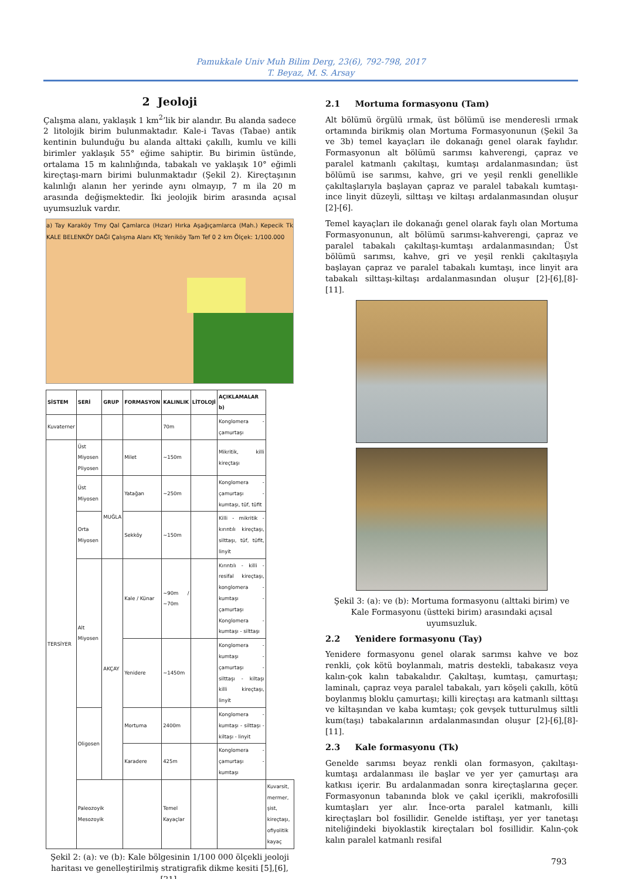Pamukkale Univ Muh Bilim Derg, 23(6), 792-798, 2017
T. Beyaz, M. S. Arsay
2 Jeoloji
Çalışma alanı, yaklaşık 1 km<sup>2</sup>’lik bir alandır. Bu alanda sadece 2 litolojik birim bulunmaktadır. Kale-i Tavas (Tabae) antik kentinin bulunduğu bu alanda alttaki çakıllı, kumlu ve killi birimler yaklaşık 55° eğime sahiptir. Bu birimin üstünde, ortalama 15 m kalınlığında, tabakalı ve yaklaşık 10° eğimli kireçtaşı-marn birimi bulunmaktadır (Şekil 2). Kireçtaşının kalınlığı alanın her yerinde aynı olmayıp, 7 m ila 20 m arasında değişmektedir. İki jeolojik birim arasında açısal uyumsuzluk vardır.
a) Tay Karaköy Tmy Qal Çamlarca (Hızar) Hırka Aşağıçamlarca (Mah.) Kepecik Tk KALE BELENKÖY DAĞI Çalışma Alanı KTç Yeniköy Tam Tef 0 2 km Ölçek: 1/100.000
| SİSTEM | SERİ | GRUP | FORMASYON | KALINLIK | LİTOLOJİ | AÇIKLAMALAR b) | |
| --- | --- | --- | --- | --- | --- | --- | --- |
| Kuvaterner | | | | 70m | | Konglomera - çamurtaşı | |
| TERSİYER | Üst Miyosen Pliyosen | | Milet | ~150m | | Mikritik, killi kireçtaşı | |
| | Üst Miyosen | MUĞLA | Yatağan | ~250m | | Konglomera - çamurtaşı - kumtaşı, tüf, tüfit | |
| | Orta Miyosen | | Sekköy | ~150m | | Killi - mikritik - kırıntılı kireçtaşı, silttaşı, tüf, tüfit, linyit | |
| | Alt Miyosen | AKÇAY | Kale / Künar | ~90m / ~70m | | Kırıntılı - killi - resifal kireçtaşı, konglomera - kumtaşı - çamurtaşı Konglomera - kumtaşı - silttaşı | |
| | | | Yenidere | ~1450m | | Konglomera - kumtaşı - çamurtaşı - silttaşı - kiltaşı killi kireçtaşı, linyit | |
| | Oligosen | | Mortuma | 2400m | | Konglomera - kumtaşı - silttaşı - kiltaşı - linyit | |
| | | | Karadere | 425m | | Konglomera - çamurtaşı - kumtaşı | |
| | Paleozoyik Mesozoyik | | | Temel Kayaçlar | | | Kuvarsit, mermer, şist, kireçtaşı, ofiyolitik kayaç |
Şekil 2: (a): ve (b): Kale bölgesinin 1/100 000 ölçekli jeoloji haritası ve genelleştirilmiş stratigrafik dikme kesiti [5],[6],[21].
2.1 Mortuma formasyonu (Tam)
Alt bölümü örgülü ırmak, üst bölümü ise menderesli ırmak ortamında birikmiş olan Mortuma Formasyonunun (Şekil 3a ve 3b) temel kayaçları ile dokanağı genel olarak faylıdır. Formasyonun alt bölümü sarımsı kahverengi, çapraz ve paralel katmanlı çakıltaşı, kumtaşı ardalanmasından; üst bölümü ise sarımsı, kahve, gri ve yeşil renkli genellikle çakıltaşlarıyla başlayan çapraz ve paralel tabakalı kumtaşı-ince linyit düzeyli, silttaşı ve kiltaşı ardalanmasından oluşur [2]-[6].
Temel kayaçları ile dokanağı genel olarak faylı olan Mortuma Formasyonunun, alt bölümü sarımsı-kahverengi, çapraz ve paralel tabakalı çakıltaşı-kumtaşı ardalanmasından; Üst bölümü sarımsı, kahve, gri ve yeşil renkli çakıltaşıyla başlayan çapraz ve paralel tabakalı kumtaşı, ince linyit ara tabakalı silttaşı-kiltaşı ardalanmasından oluşur [2]-[6],[8]-[11].
Şekil 3: (a): ve (b): Mortuma formasyonu (alttaki birim) ve Kale Formasyonu (üstteki birim) arasındaki açısal uyumsuzluk.
2.2 Yenidere formasyonu (Tay)
Yenidere formasyonu genel olarak sarımsı kahve ve boz renkli, çok kötü boylanmalı, matris destekli, tabakasız veya kalın-çok kalın tabakalıdır. Çakıltaşı, kumtaşı, çamurtaşı; laminalı, çapraz veya paralel tabakalı, yarı köşeli çakıllı, kötü boylanmış bloklu çamurtaşı; killi kireçtaşı ara katmanlı silttaşı ve kiltaşından ve kaba kumtaşı; çok gevşek tutturulmuş siltli kum(taşı) tabakalarının ardalanmasından oluşur [2]-[6],[8]-[11].
2.3 Kale formasyonu (Tk)
Genelde sarımsı beyaz renkli olan formasyon, çakıltaşı-kumtaşı ardalanması ile başlar ve yer yer çamurtaşı ara katkısı içerir. Bu ardalanmadan sonra kireçtaşlarına geçer. Formasyonun tabanında blok ve çakıl içerikli, makrofosilli kumtaşları yer alır. İnce-orta paralel katmanlı, killi kireçtaşları bol fosillidir. Genelde istiftaşı, yer yer tanetaşı niteliğindeki biyoklastik kireçtaları bol fosillidir. Kalın-çok kalın paralel katmanlı resifal
793